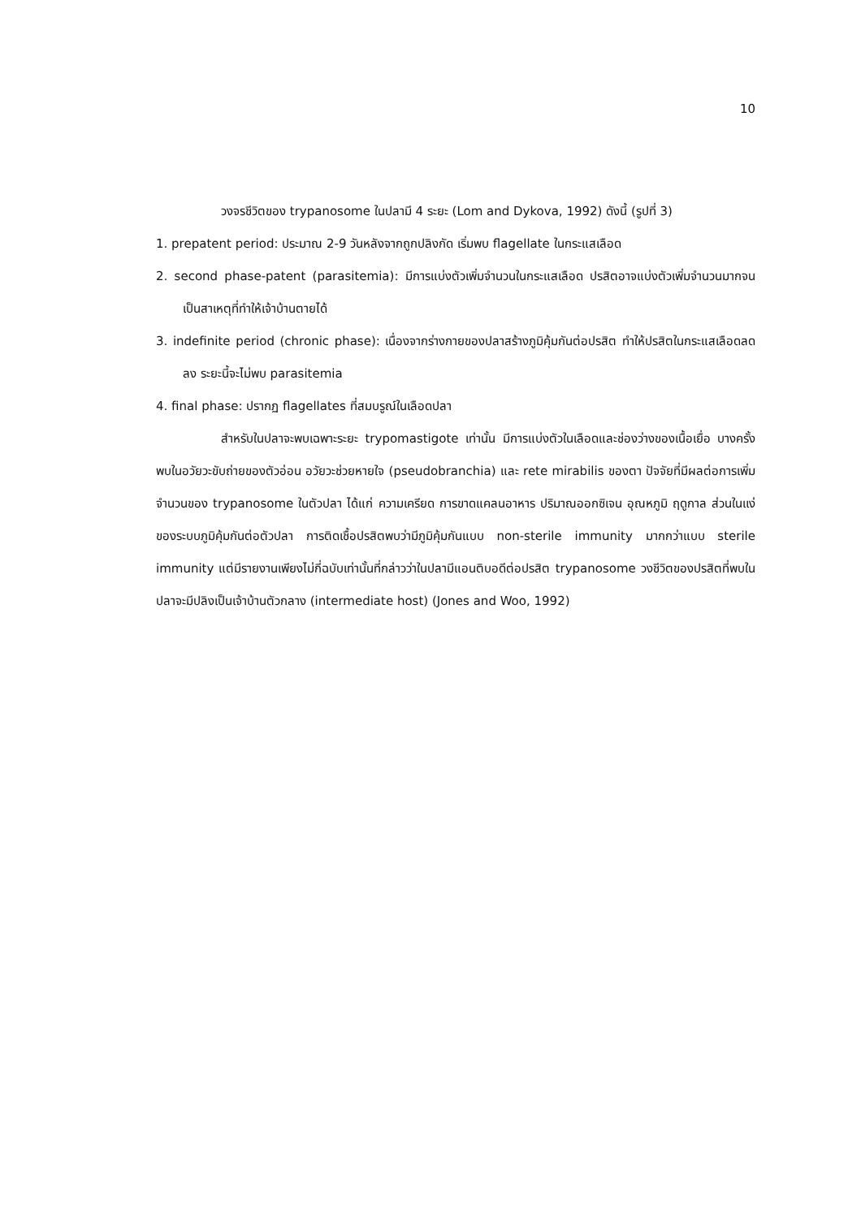10
วงจรชีวิตของ trypanosome ในปลามี 4 ระยะ (Lom and Dykova, 1992) ดังนี้ (รูปที่ 3)
1. prepatent period: ประมาณ 2-9 วันหลังจากถูกปลิงกัด เริ่มพบ flagellate ในกระแสเลือด
2. second phase-patent (parasitemia): มีการแบ่งตัวเพิ่มจำนวนในกระแสเลือด ปรสิตอาจแบ่งตัวเพิ่มจำนวนมากจนเป็นสาเหตุที่ทำให้เจ้าบ้านตายได้
3. indefinite period (chronic phase): เนื่องจากร่างกายของปลาสร้างภูมิคุ้มกันต่อปรสิต ทำให้ปรสิตในกระแสเลือดลดลง ระยะนี้จะไม่พบ parasitemia
4. final phase: ปรากฏ flagellates ที่สมบรูณ์ในเลือดปลา
สำหรับในปลาจะพบเฉพาะระยะ trypomastigote เท่านั้น มีการแบ่งตัวในเลือดและช่องว่างของเนื้อเยื่อ บางครั้งพบในอวัยวะขับถ่ายของตัวอ่อน อวัยวะช่วยหายใจ (pseudobranchia) และ rete mirabilis ของตา ปัจจัยที่มีผลต่อการเพิ่มจำนวนของ trypanosome ในตัวปลา ได้แก่ ความเครียด การขาดแคลนอาหาร ปริมาณออกซิเจน อุณหภูมิ ฤดูกาล ส่วนในแง่ของระบบภูมิคุ้มกันต่อตัวปลา การติดเชื้อปรสิตพบว่ามีภูมิคุ้มกันแบบ non-sterile immunity มากกว่าแบบ sterile immunity แต่มีรายงานเพียงไม่กี่ฉบับเท่านั้นที่กล่าวว่าในปลามีแอนติบอดีต่อปรสิต trypanosome วงชีวิตของปรสิตที่พบในปลาจะมีปลิงเป็นเจ้าบ้านตัวกลาง (intermediate host) (Jones and Woo, 1992)